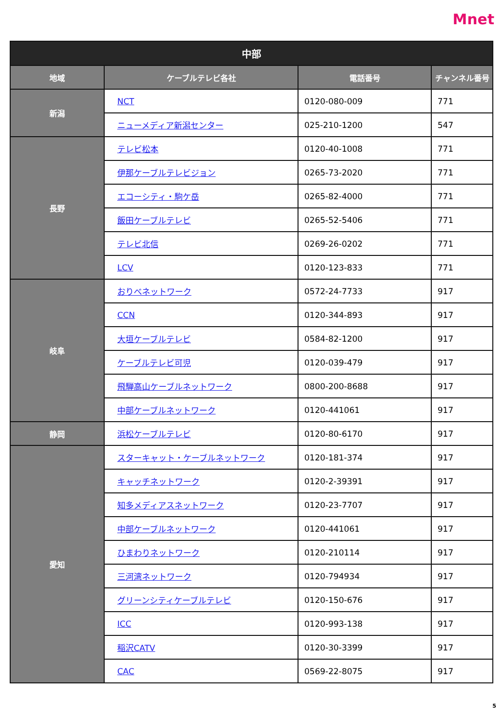Mnet
| 中部 | | | |
| --- | --- | --- | --- |
| 地域 | ケーブルテレビ各社 | 電話番号 | チャンネル番号 |
| 新潟 | NCT | 0120-080-009 | 771 |
| | ニューメディア新潟センター | 025-210-1200 | 547 |
| 長野 | テレビ松本 | 0120-40-1008 | 771 |
| | 伊那ケーブルテレビジョン | 0265-73-2020 | 771 |
| | エコーシティ・駒ケ岳 | 0265-82-4000 | 771 |
| | 飯田ケーブルテレビ | 0265-52-5406 | 771 |
| | テレビ北信 | 0269-26-0202 | 771 |
| | LCV | 0120-123-833 | 771 |
| 岐阜 | おりべネットワーク | 0572-24-7733 | 917 |
| | CCN | 0120-344-893 | 917 |
| | 大垣ケーブルテレビ | 0584-82-1200 | 917 |
| | ケーブルテレビ可児 | 0120-039-479 | 917 |
| | 飛騨高山ケーブルネットワーク | 0800-200-8688 | 917 |
| | 中部ケーブルネットワーク | 0120-441061 | 917 |
| 静岡 | 浜松ケーブルテレビ | 0120-80-6170 | 917 |
| 愛知 | スターキャット・ケーブルネットワーク | 0120-181-374 | 917 |
| | キャッチネットワーク | 0120-2-39391 | 917 |
| | 知多メディアスネットワーク | 0120-23-7707 | 917 |
| | 中部ケーブルネットワーク | 0120-441061 | 917 |
| | ひまわりネットワーク | 0120-210114 | 917 |
| | 三河湾ネットワーク | 0120-794934 | 917 |
| | グリーンシティケーブルテレビ | 0120-150-676 | 917 |
| | ICC | 0120-993-138 | 917 |
| | 稲沢CATV | 0120-30-3399 | 917 |
| | CAC | 0569-22-8075 | 917 |
5